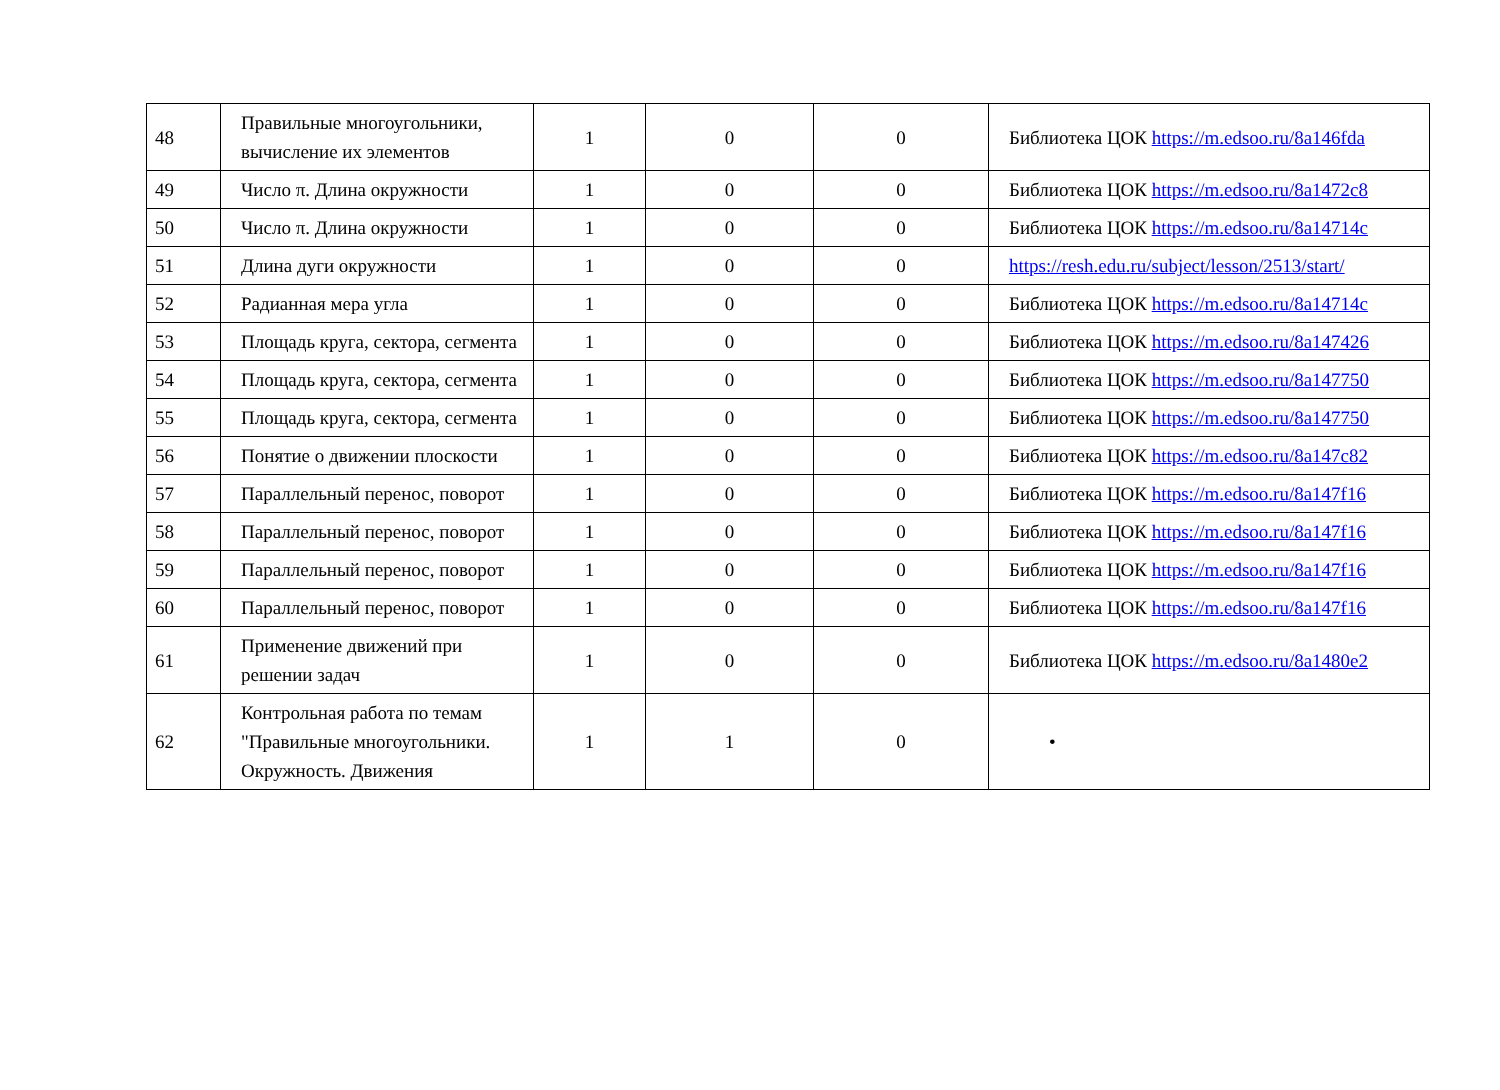| 48 | Правильные многоугольники, вычисление их элементов | 1 | 0 | 0 | Библиотека ЦОК https://m.edsoo.ru/8a146fda |
| 49 | Число π. Длина окружности | 1 | 0 | 0 | Библиотека ЦОК https://m.edsoo.ru/8a1472c8 |
| 50 | Число π. Длина окружности | 1 | 0 | 0 | Библиотека ЦОК https://m.edsoo.ru/8a14714c |
| 51 | Длина дуги окружности | 1 | 0 | 0 | https://resh.edu.ru/subject/lesson/2513/start/ |
| 52 | Радианная мера угла | 1 | 0 | 0 | Библиотека ЦОК https://m.edsoo.ru/8a14714c |
| 53 | Площадь круга, сектора, сегмента | 1 | 0 | 0 | Библиотека ЦОК https://m.edsoo.ru/8a147426 |
| 54 | Площадь круга, сектора, сегмента | 1 | 0 | 0 | Библиотека ЦОК https://m.edsoo.ru/8a147750 |
| 55 | Площадь круга, сектора, сегмента | 1 | 0 | 0 | Библиотека ЦОК https://m.edsoo.ru/8a147750 |
| 56 | Понятие о движении плоскости | 1 | 0 | 0 | Библиотека ЦОК https://m.edsoo.ru/8a147c82 |
| 57 | Параллельный перенос, поворот | 1 | 0 | 0 | Библиотека ЦОК https://m.edsoo.ru/8a147f16 |
| 58 | Параллельный перенос, поворот | 1 | 0 | 0 | Библиотека ЦОК https://m.edsoo.ru/8a147f16 |
| 59 | Параллельный перенос, поворот | 1 | 0 | 0 | Библиотека ЦОК https://m.edsoo.ru/8a147f16 |
| 60 | Параллельный перенос, поворот | 1 | 0 | 0 | Библиотека ЦОК https://m.edsoo.ru/8a147f16 |
| 61 | Применение движений при решении задач | 1 | 0 | 0 | Библиотека ЦОК https://m.edsoo.ru/8a1480e2 |
| 62 | Контрольная работа по темам "Правильные многоугольники. Окружность. Движения | 1 | 1 | 0 | • |